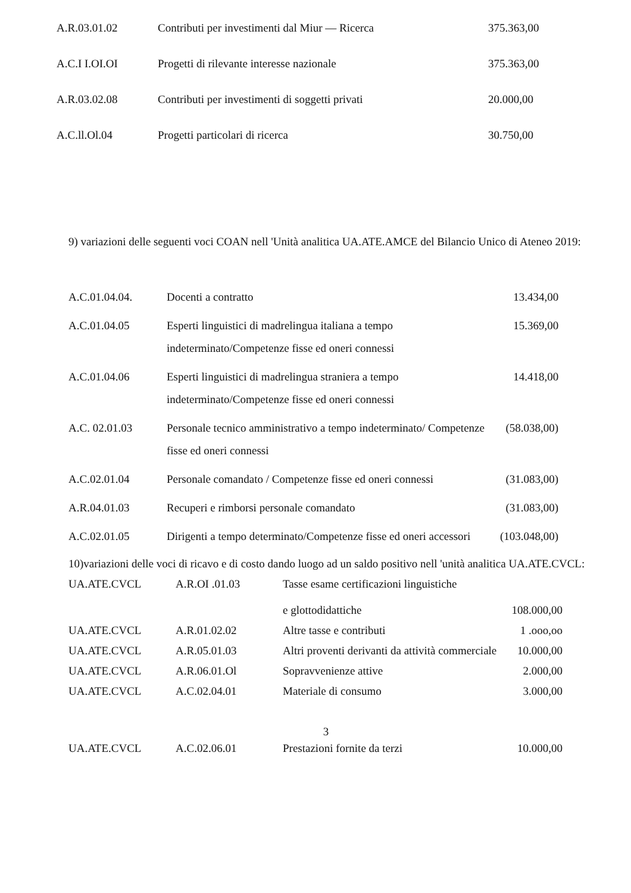| A.R.03.01.02 | Contributi per investimenti dal Miur — Ricerca | 375.363,00 |
| A.C.I I.OI.OI | Progetti di rilevante interesse nazionale | 375.363,00 |
| A.R.03.02.08 | Contributi per investimenti di soggetti privati | 20.000,00 |
| A.C.ll.Ol.04 | Progetti particolari di ricerca | 30.750,00 |
9) variazioni delle seguenti voci COAN nell 'Unità analitica UA.ATE.AMCE del Bilancio Unico di Ateneo 2019:
| A.C.01.04.04. | Docenti a contratto | 13.434,00 |
| A.C.01.04.05 | Esperti linguistici di madrelingua italiana a tempo indeterminato/Competenze fisse ed oneri connessi | 15.369,00 |
| A.C.01.04.06 | Esperti linguistici di madrelingua straniera a tempo indeterminato/Competenze fisse ed oneri connessi | 14.418,00 |
| A.C. 02.01.03 | Personale tecnico amministrativo a tempo indeterminato/ Competenze fisse ed oneri connessi | (58.038,00) |
| A.C.02.01.04 | Personale comandato / Competenze fisse ed oneri connessi | (31.083,00) |
| A.R.04.01.03 | Recuperi e rimborsi personale comandato | (31.083,00) |
| A.C.02.01.05 | Dirigenti a tempo determinato/Competenze fisse ed oneri accessori | (103.048,00) |
10)variazioni delle voci di ricavo e di costo dando luogo ad un saldo positivo nell 'unità analitica UA.ATE.CVCL:
| UA.ATE.CVCL | A.R.OI .01.03 | Tasse esame certificazioni linguistiche e glottodidattiche | 108.000,00 |
| UA.ATE.CVCL | A.R.01.02.02 | Altre tasse e contributi | 1 .ooo,oo |
| UA.ATE.CVCL | A.R.05.01.03 | Altri proventi derivanti da attività commerciale | 10.000,00 |
| UA.ATE.CVCL | A.R.06.01.Ol | Sopravvenienze attive | 2.000,00 |
| UA.ATE.CVCL | A.C.02.04.01 | Materiale di consumo | 3.000,00 |
3
| UA.ATE.CVCL | A.C.02.06.01 | Prestazioni fornite da terzi | 10.000,00 |